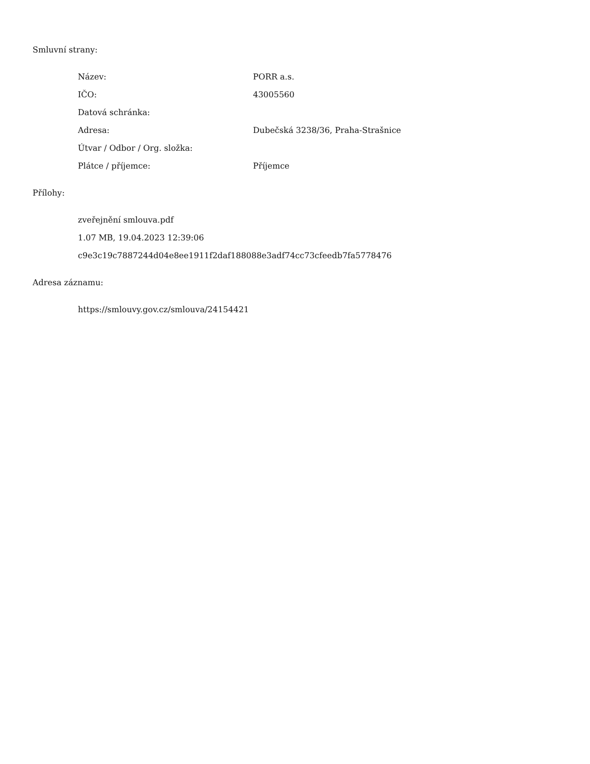Smluvní strany:
| Název: | PORR a.s. |
| IČO: | 43005560 |
| Datová schránka: | |
| Adresa: | Dubečská 3238/36, Praha-Strašnice |
| Útvar / Odbor / Org. složka: | |
| Plátce / příjemce: | Příjemce |
Přílohy:
zveřejnění smlouva.pdf
1.07 MB, 19.04.2023 12:39:06
c9e3c19c7887244d04e8ee1911f2daf188088e3adf74cc73cfeedb7fa5778476
Adresa záznamu:
https://smlouvy.gov.cz/smlouva/24154421